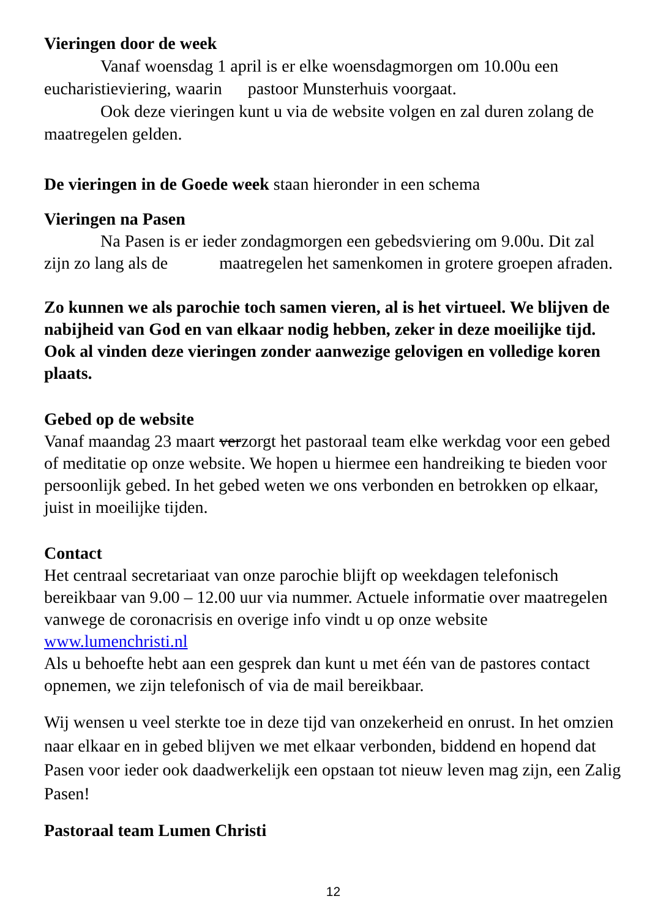Vieringen door de week
Vanaf woensdag 1 april is er elke woensdagmorgen om 10.00u een eucharistieviering, waarin pastoor Munsterhuis voorgaat.
Ook deze vieringen kunt u via de website volgen en zal duren zolang de maatregelen gelden.
De vieringen in de Goede week staan hieronder in een schema
Vieringen na Pasen
Na Pasen is er ieder zondagmorgen een gebedsviering om 9.00u. Dit zal zijn zo lang als de maatregelen het samenkomen in grotere groepen afraden.
Zo kunnen we als parochie toch samen vieren, al is het virtueel. We blijven de nabijheid van God en van elkaar nodig hebben, zeker in deze moeilijke tijd. Ook al vinden deze vieringen zonder aanwezige gelovigen en volledige koren plaats.
Gebed op de website
Vanaf maandag 23 maart verzorgt het pastoraal team elke werkdag voor een gebed of meditatie op onze website. We hopen u hiermee een handreiking te bieden voor persoonlijk gebed. In het gebed weten we ons verbonden en betrokken op elkaar, juist in moeilijke tijden.
Contact
Het centraal secretariaat van onze parochie blijft op weekdagen telefonisch bereikbaar van 9.00 – 12.00 uur via nummer. Actuele informatie over maatregelen vanwege de coronacrisis en overige info vindt u op onze website www.lumenchristi.nl
Als u behoefte hebt aan een gesprek dan kunt u met één van de pastores contact opnemen, we zijn telefonisch of via de mail bereikbaar.
Wij wensen u veel sterkte toe in deze tijd van onzekerheid en onrust. In het omzien naar elkaar en in gebed blijven we met elkaar verbonden, biddend en hopend dat Pasen voor ieder ook daadwerkelijk een opstaan tot nieuw leven mag zijn, een Zalig Pasen!
Pastoraal team Lumen Christi
12